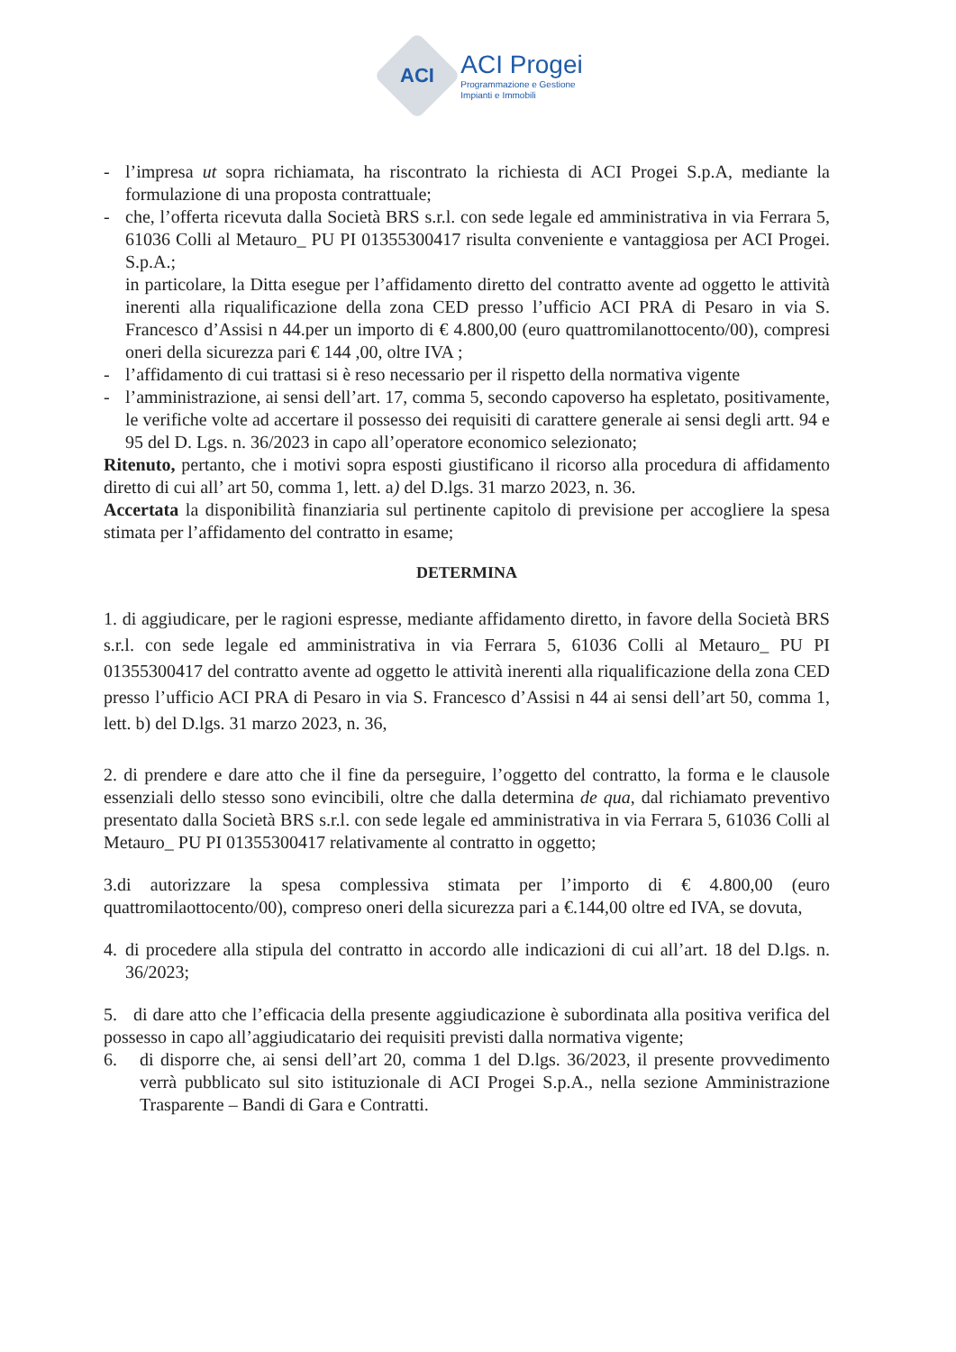ACI
ACI Progei
Programmazione e Gestione
Impianti e Immobili
- l’impresa ut sopra richiamata, ha riscontrato la richiesta di ACI Progei S.p.A, mediante la formulazione di una proposta contrattuale;
- che, l’offerta ricevuta dalla Società BRS s.r.l. con sede legale ed amministrativa in via Ferrara 5, 61036 Colli al Metauro_ PU PI 01355300417 risulta conveniente e vantaggiosa per ACI Progei. S.p.A.;
in particolare, la Ditta esegue per l’affidamento diretto del contratto avente ad oggetto le attività inerenti alla riqualificazione della zona CED presso l’ufficio ACI PRA di Pesaro in via S. Francesco d’Assisi n 44.per un importo di € 4.800,00 (euro quattromilanottocento/00), compresi oneri della sicurezza pari € 144 ,00, oltre IVA ;
- l’affidamento di cui trattasi si è reso necessario per il rispetto della normativa vigente
- l’amministrazione, ai sensi dell’art. 17, comma 5, secondo capoverso ha espletato, positivamente, le verifiche volte ad accertare il possesso dei requisiti di carattere generale ai sensi degli artt. 94 e 95 del D. Lgs. n. 36/2023 in capo all’operatore economico selezionato;
Ritenuto, pertanto, che i motivi sopra esposti giustificano il ricorso alla procedura di affidamento diretto di cui all’ art 50, comma 1, lett. a) del D.lgs. 31 marzo 2023, n. 36.
Accertata la disponibilità finanziaria sul pertinente capitolo di previsione per accogliere la spesa stimata per l’affidamento del contratto in esame;
DETERMINA
1. di aggiudicare, per le ragioni espresse, mediante affidamento diretto, in favore della Società BRS s.r.l. con sede legale ed amministrativa in via Ferrara 5, 61036 Colli al Metauro_ PU PI 01355300417 del contratto avente ad oggetto le attività inerenti alla riqualificazione della zona CED presso l’ufficio ACI PRA di Pesaro in via S. Francesco d’Assisi n 44 ai sensi dell’art 50, comma 1, lett. b) del D.lgs. 31 marzo 2023, n. 36,
2. di prendere e dare atto che il fine da perseguire, l’oggetto del contratto, la forma e le clausole essenziali dello stesso sono evincibili, oltre che dalla determina de qua, dal richiamato preventivo presentato dalla Società BRS s.r.l. con sede legale ed amministrativa in via Ferrara 5, 61036 Colli al Metauro_ PU PI 01355300417 relativamente al contratto in oggetto;
3.di autorizzare la spesa complessiva stimata per l’importo di € 4.800,00 (euro quattromilaottocento/00), compreso oneri della sicurezza pari a €.144,00 oltre ed IVA, se dovuta,
4. di procedere alla stipula del contratto in accordo alle indicazioni di cui all’art. 18 del D.lgs. n. 36/2023;
5. di dare atto che l’efficacia della presente aggiudicazione è subordinata alla positiva verifica del possesso in capo all’aggiudicatario dei requisiti previsti dalla normativa vigente;
6. di disporre che, ai sensi dell’art 20, comma 1 del D.lgs. 36/2023, il presente provvedimento verrà pubblicato sul sito istituzionale di ACI Progei S.p.A., nella sezione Amministrazione Trasparente – Bandi di Gara e Contratti.